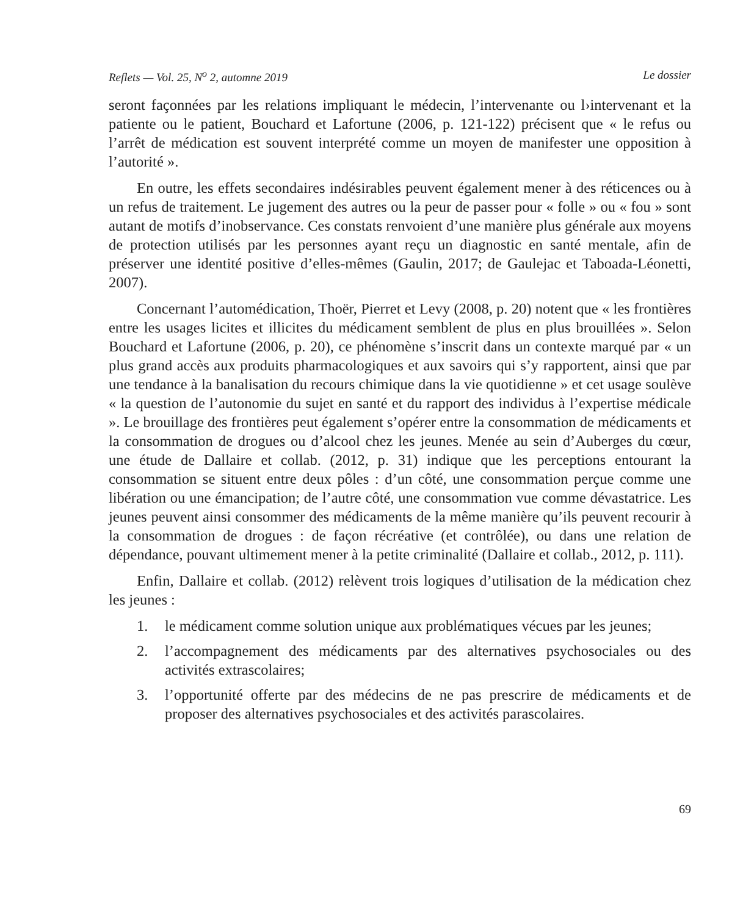Reflets — Vol. 25, N<sup>o</sup> 2, automne 2019 Le dossier
seront façonnées par les relations impliquant le médecin, l’intervenante ou l›intervenant et la patiente ou le patient, Bouchard et Lafortune (2006, p. 121-122) précisent que « le refus ou l’arrêt de médication est souvent interprété comme un moyen de manifester une opposition à l’autorité ».
En outre, les effets secondaires indésirables peuvent également mener à des réticences ou à un refus de traitement. Le jugement des autres ou la peur de passer pour « folle » ou « fou » sont autant de motifs d’inobservance. Ces constats renvoient d’une manière plus générale aux moyens de protection utilisés par les personnes ayant reçu un diagnostic en santé mentale, afin de préserver une identité positive d’elles-mêmes (Gaulin, 2017; de Gaulejac et Taboada-Léonetti, 2007).
Concernant l’automédication, Thoër, Pierret et Levy (2008, p. 20) notent que « les frontières entre les usages licites et illicites du médicament semblent de plus en plus brouillées ». Selon Bouchard et Lafortune (2006, p. 20), ce phénomène s’inscrit dans un contexte marqué par « un plus grand accès aux produits pharmacologiques et aux savoirs qui s’y rapportent, ainsi que par une tendance à la banalisation du recours chimique dans la vie quotidienne » et cet usage soulève « la question de l’autonomie du sujet en santé et du rapport des individus à l’expertise médicale ». Le brouillage des frontières peut également s’opérer entre la consommation de médicaments et la consommation de drogues ou d’alcool chez les jeunes. Menée au sein d’Auberges du cœur, une étude de Dallaire et collab. (2012, p. 31) indique que les perceptions entourant la consommation se situent entre deux pôles : d’un côté, une consommation perçue comme une libération ou une émancipation; de l’autre côté, une consommation vue comme dévastatrice. Les jeunes peuvent ainsi consommer des médicaments de la même manière qu’ils peuvent recourir à la consommation de drogues : de façon récréative (et contrôlée), ou dans une relation de dépendance, pouvant ultimement mener à la petite criminalité (Dallaire et collab., 2012, p. 111).
Enfin, Dallaire et collab. (2012) relèvent trois logiques d’utilisation de la médication chez les jeunes :
1. le médicament comme solution unique aux problématiques vécues par les jeunes;
2. l’accompagnement des médicaments par des alternatives psychosociales ou des activités extrascolaires;
3. l’opportunité offerte par des médecins de ne pas prescrire de médicaments et de proposer des alternatives psychosociales et des activités parascolaires.
69